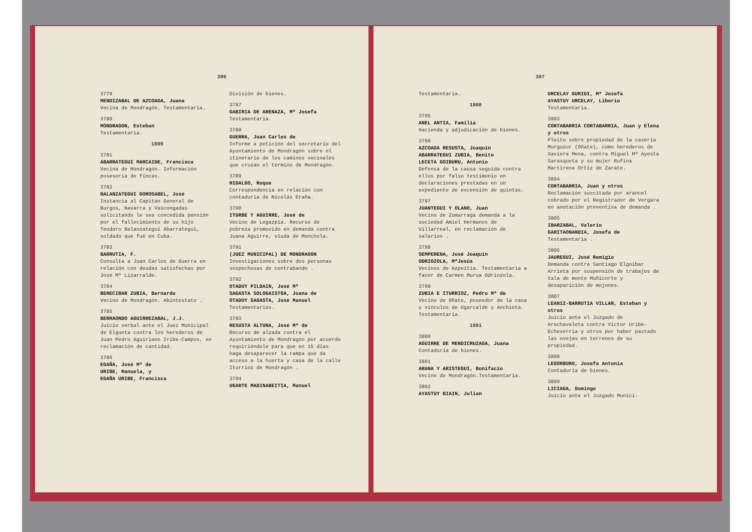306
3779
MENDIZABAL DE AZCOAGA, Juana
Vecina de Mondragón. Testamentaria.
3780
MONDRAGON, Esteban
Testamentaria.
1899
3781
ABARRATEGUI MARCAIDE, Francisca
Vecina de Mondragón. Información posesoria de fincas.
3782
BALANZATEGUI GOROSABEL, José
Instancia al Capitan General de Burgos, Navarra y Vascongadas solicitando le sea concedida pensión por el fallecimiento de su hijo Teodoro Balanzategui Abarrategui, soldado que fué en Cuba.
3783
BARRUTIA, F.
Consulta a Juan Carlos de Guerra en relación con deudas satisfechas por José Mª Lizarralde.
3784
BERECIBAR ZUBIA, Bernardo
Vecino de Mondragón. Abintestato .
3785
BERRAONDO AGUIRREZABAL, J.J.
Juicio verbal ante el Juez Municipal de Elgueta contra los herederos de Juan Pedro Aguiriano Iribe-Campos, en reclamación de cantidad.
3786
EGAÑA, José Mª de
URIBE, Manuela, y
EGAÑA URIBE, Francisca
División de bienes.
3787
GABIRIA DE ARENAZA, Mª Josefa
Testamentaria.
3788
GUERRA, Juan Carlos de
Informe a petición del secretario del Ayuntamiento de Mondragón sobre el itinerario de los caminos vecinales que cruzan el término de Mondragón.
3789
HIDALGO, Roque
Correspondencia en relación con contaduría de Nicolás Eraña.
3790
ITURBE Y AGUIRRE, José de
Vecino de Legazpia. Recurso de pobreza promovido en demanda contra Juana Aguirre, viuda de Monchola.
3791
(JUEZ MUNICIPAL) DE MONDRAGON
Investigaciones sobre dos personas sospechosas de contrabando .
3792
OTADUY PILDAIN, José Mª
SAGASTA SOLOGAISTOA, Juana de
OTADUY SAGASTA, José Manuel
Testamentarias.
3793
RESUSTA ALTUNA, José Mª de
Recurso de alzada contra el Ayuntamiento de Mondragón por acuerdo requiriéndole para que en 15 días haga desaparecer la rampa que da acceso a la huerta y casa de la calle Iturrioz de Mondragón .
3794
UGARTE MADINABEITIA, Manuel
307
Testamentaria.
1900
3795
ANEL ANTIA, Familia
Hacienda y adjudicación de bienes.
3796
AZCOAGA RESUSTA, Joaquín
ABARRATEGUI ZUBIA, Benito
LECETA GOIBURU, Antonio
Defensa de la causa seguida contra ellos por falso testimonio en declaraciones prestadas en un expediente de excensión de quintas.
3797
JUANTEGUI Y OLANO, Juan
Vecino de Zumarraga demanda a la sociedad Amiel Hermanos de Villarreal, en reclamación de salarios .
3798
SEMPERENA, José Joaquín
ODRIOZOLA, MªJesús
Vecinos de Azpeitia. Testamentaria a favor de Carmen Murua Odriozola.
3799
ZUBIA E ITURRIOZ, Pedro Mª de
Vecino de Oñate, poseedor de la casa y vínculos de Ugarcalde y Anchieta. Testamentaria.
1901
3800
AGUIRRE DE MENDICRUZAGA, Juana
Contaduría de bienes.
3801
ARANA Y ARISTEGUI, Bonifacio
Vecino de Mondragón.Testamentaria.
3802
AYASTUY BIAIN, Julian
URCELAY GURIDI, Mª Josefa
AYASTUY URCELAY, Liborio
Testamentaria.
3803
CORTABARRIA CORTABARRIA, Juan y Elena y otros
Pleito sobre propiedad de la casería Murguzur (Oñate), como herederos de Xaviera Mena, contra Miguel Mª Ayesta Sarasqueta y su mujer Rufina Martirena Ortiz de Zarate.
3804
CORTABARRIA, Juan y otros
Reclamación suscitada por arancel cobrado por el Registrador de Vergara en anotación preventiva de demanda .
3805
IBARZABAL, Valerio
GARITAONANDIA, Josefa de
Testamentaria .
3806
JAUREGUI, José Remigio
Demanda contra Santiago Elgoibar Arrieta por suspensión de trabajos de tala de monte Muñicorte y desaparición de mojones.
3807
LEANIZ-BARRUTIA VILLAR, Esteban y otros
Juicio ante el Juzgado de Arechavaleta contra Victor Uribe-Echeverria y otros por haber pastado las ovejas en terrenos de su propiedad.
3808
LEGORBURU, Josefa Antonia
Contaduría de bienes.
3809
LICIAGA, Domingo
Juicio ante el Juzgado Munici-